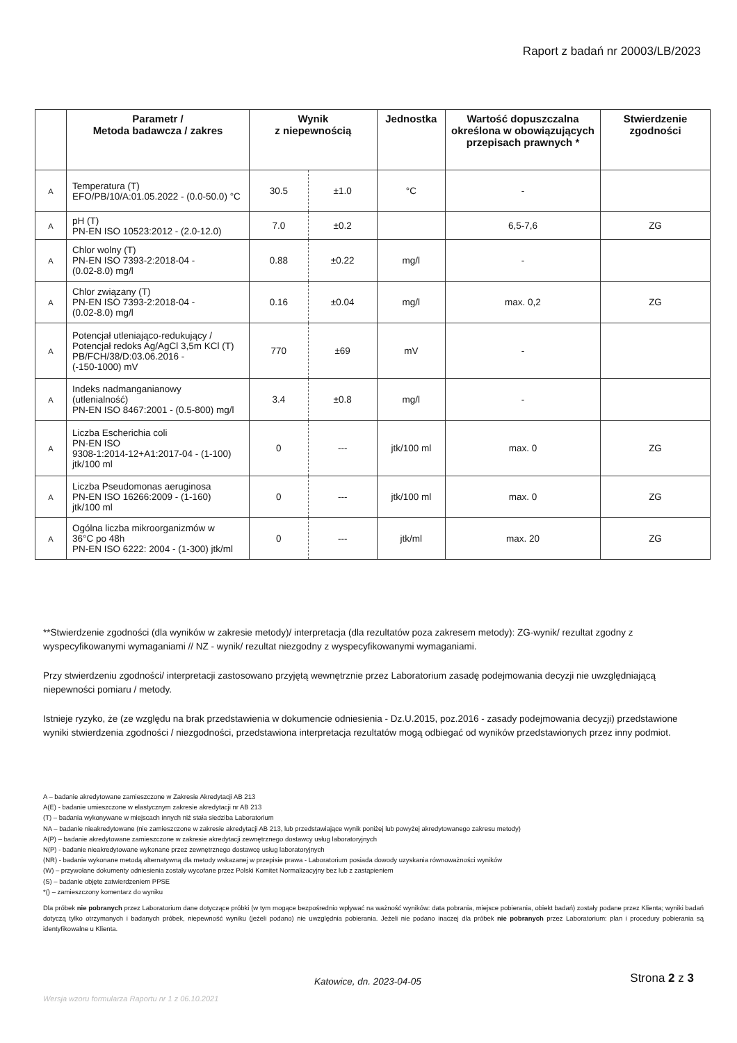Raport z badań nr 20003/LB/2023
| | Parametr / Metoda badawcza / zakres | Wynik z niepewnością | | Jednostka | Wartość dopuszczalna określona w obowiązujących przepisach prawnych * | Stwierdzenie zgodności |
| --- | --- | --- | --- | --- | --- | --- |
| A | Temperatura (T) EFO/PB/10/A:01.05.2022 - (0.0-50.0) °C | 30.5 | ±1.0 | °C | - | |
| A | pH (T) PN-EN ISO 10523:2012 - (2.0-12.0) | 7.0 | ±0.2 | | 6,5-7,6 | ZG |
| A | Chlor wolny (T) PN-EN ISO 7393-2:2018-04 - (0.02-8.0) mg/l | 0.88 | ±0.22 | mg/l | - | |
| A | Chlor związany (T) PN-EN ISO 7393-2:2018-04 - (0.02-8.0) mg/l | 0.16 | ±0.04 | mg/l | max. 0,2 | ZG |
| A | Potencjał utleniająco-redukujący / Potencjał redoks Ag/AgCl 3,5m KCl (T) PB/FCH/38/D:03.06.2016 - (-150-1000) mV | 770 | ±69 | mV | - | |
| A | Indeks nadmanganianowy (utlenialność) PN-EN ISO 8467:2001 - (0.5-800) mg/l | 3.4 | ±0.8 | mg/l | - | |
| A | Liczba Escherichia coli PN-EN ISO 9308-1:2014-12+A1:2017-04 - (1-100) jtk/100 ml | 0 | --- | jtk/100 ml | max. 0 | ZG |
| A | Liczba Pseudomonas aeruginosa PN-EN ISO 16266:2009 - (1-160) jtk/100 ml | 0 | --- | jtk/100 ml | max. 0 | ZG |
| A | Ogólna liczba mikroorganizmów w 36°C po 48h PN-EN ISO 6222: 2004 - (1-300) jtk/ml | 0 | --- | jtk/ml | max. 20 | ZG |
**Stwierdzenie zgodności (dla wyników w zakresie metody)/ interpretacja (dla rezultatów poza zakresem metody): ZG-wynik/ rezultat zgodny z wyspecyfikowanymi wymaganiami // NZ - wynik/ rezultat niezgodny z wyspecyfikowanymi wymaganiami.
Przy stwierdzeniu zgodności/ interpretacji zastosowano przyjętą wewnętrznie przez Laboratorium zasadę podejmowania decyzji nie uwzględniającą niepewności pomiaru / metody.
Istnieje ryzyko, że (ze względu na brak przedstawienia w dokumencie odniesienia - Dz.U.2015, poz.2016 - zasady podejmowania decyzji) przedstawione wyniki stwierdzenia zgodności / niezgodności, przedstawiona interpretacja rezultatów mogą odbiegać od wyników przedstawionych przez inny podmiot.
A – badanie akredytowane zamieszczone w Zakresie Akredytacji AB 213
A(E) - badanie umieszczone w elastycznym zakresie akredytacji nr AB 213
(T) – badania wykonywane w miejscach innych niż stała siedziba Laboratorium
NA – badanie nieakredytowane (nie zamieszczone w zakresie akredytacji AB 213, lub przedstawiające wynik poniżej lub powyżej akredytowanego zakresu metody)
A(P) – badanie akredytowane zamieszczone w zakresie akredytacji zewnętrznego dostawcy usług laboratoryjnych
N(P) - badanie nieakredytowane wykonane przez zewnętrznego dostawcę usług laboratoryjnych
(NR) - badanie wykonane metodą alternatywną dla metody wskazanej w przepisie prawa - Laboratorium posiada dowody uzyskania równoważności wyników
(W) – przywołane dokumenty odniesienia zostały wycofane przez Polski Komitet Normalizacyjny bez lub z zastąpieniem
(S) – badanie objęte zatwierdzeniem PPSE
*() – zamieszczony komentarz do wyniku
Dla próbek nie pobranych przez Laboratorium dane dotyczące próbki (w tym mogące bezpośrednio wpływać na ważność wyników: data pobrania, miejsce pobierania, obiekt badań) zostały podane przez Klienta; wyniki badań dotyczą tylko otrzymanych i badanych próbek, niepewność wyniku (jeżeli podano) nie uwzględnia pobierania. Jeżeli nie podano inaczej dla próbek nie pobranych przez Laboratorium: plan i procedury pobierania są identyfikowalne u Klienta.
Katowice, dn. 2023-04-05 Strona 2 z 3
Wersja wzoru formularza Raportu nr 1 z 06.10.2021